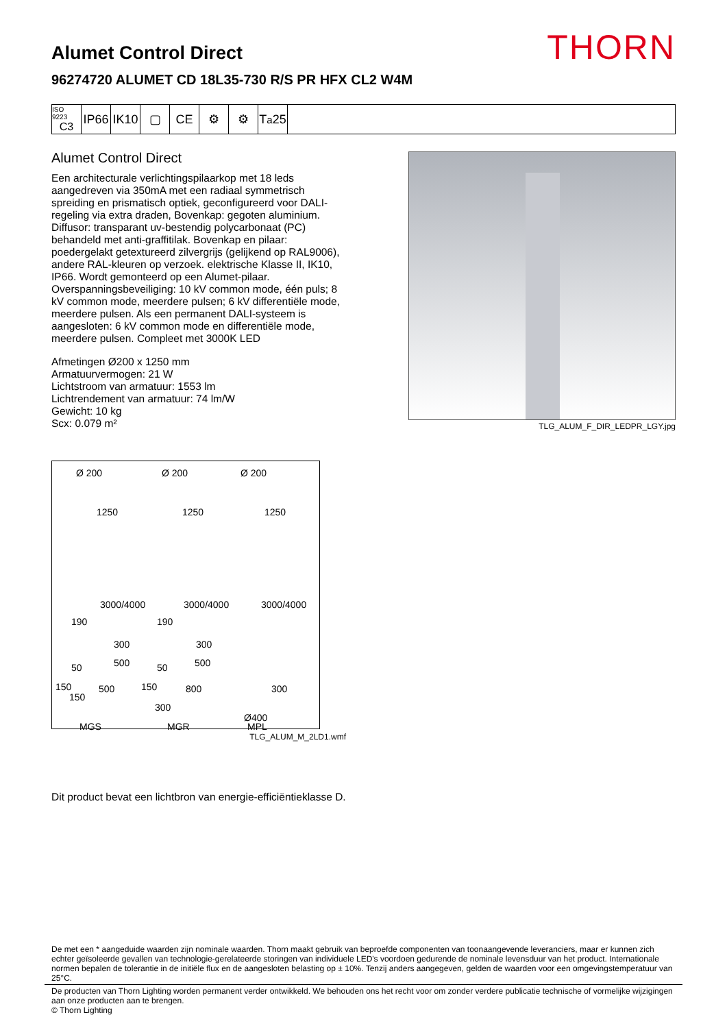THORN
Alumet Control Direct
96274720 ALUMET CD 18L35-730 R/S PR HFX CL2 W4M
ISO 9223
C3
IP66
IK10
▢ CE ⚙ ⚙ T<sub>a</sub>25
Alumet Control Direct
Een architecturale verlichtingspilaarkop met 18 leds aangedreven via 350mA met een radiaal symmetrisch spreiding en prismatisch optiek, geconfigureerd voor DALI-regeling via extra draden, Bovenkap: gegoten aluminium. Diffusor: transparant uv-bestendig polycarbonaat (PC) behandeld met anti-graffitilak. Bovenkap en pilaar: poedergelakt getextureerd zilvergrijs (gelijkend op RAL9006), andere RAL-kleuren op verzoek. elektrische Klasse II, IK10, IP66. Wordt gemonteerd op een Alumet-pilaar. Overspanningsbeveiliging: 10 kV common mode, één puls; 8 kV common mode, meerdere pulsen; 6 kV differentiële mode, meerdere pulsen. Als een permanent DALI-systeem is aangesloten: 6 kV common mode en differentiële mode, meerdere pulsen. Compleet met 3000K LED
Afmetingen Ø200 x 1250 mm
Armatuurvermogen: 21 W
Lichtstroom van armatuur: 1553 lm
Lichtrendement van armatuur: 74 lm/W
Gewicht: 10 kg
Scx: 0.079 m²
Ø 200 Ø 200 Ø 200
1250 1250 1250
3000/4000 3000/4000 3000/4000
190 190
300 300
500 500 50 50
150 500 150 800 300
150
300
Ø400
MGS MGR MPL
TLG_ALUM_M_2LD1.wmf
TLG_ALUM_F_DIR_LEDPR_LGY.jpg
Dit product bevat een lichtbron van energie-efficiëntieklasse D.
De met een * aangeduide waarden zijn nominale waarden. Thorn maakt gebruik van beproefde componenten van toonaangevende leveranciers, maar er kunnen zich echter geïsoleerde gevallen van technologie-gerelateerde storingen van individuele LED's voordoen gedurende de nominale levensduur van het product. Internationale normen bepalen de tolerantie in de initiële flux en de aangesloten belasting op ± 10%. Tenzij anders aangegeven, gelden de waarden voor een omgevingstemperatuur van 25°C.
De producten van Thorn Lighting worden permanent verder ontwikkeld. We behouden ons het recht voor om zonder verdere publicatie technische of vormelijke wijzigingen aan onze producten aan te brengen.
© Thorn Lighting